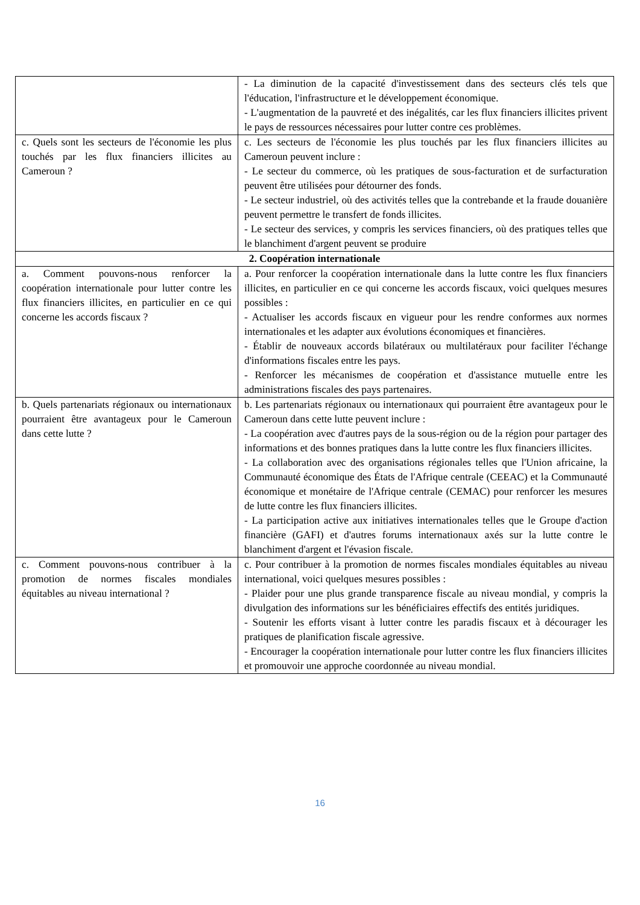| | - La diminution de la capacité d'investissement dans des secteurs clés tels que l'éducation, l'infrastructure et le développement économique. - L'augmentation de la pauvreté et des inégalités, car les flux financiers illicites privent le pays de ressources nécessaires pour lutter contre ces problèmes. |
| c. Quels sont les secteurs de l'économie les plus touchés par les flux financiers illicites au Cameroun ? | c. Les secteurs de l'économie les plus touchés par les flux financiers illicites au Cameroun peuvent inclure : - Le secteur du commerce, où les pratiques de sous-facturation et de surfacturation peuvent être utilisées pour détourner des fonds. - Le secteur industriel, où des activités telles que la contrebande et la fraude douanière peuvent permettre le transfert de fonds illicites. - Le secteur des services, y compris les services financiers, où des pratiques telles que le blanchiment d'argent peuvent se produire |
| 2. Coopération internationale | |
| a. Comment pouvons-nous renforcer la coopération internationale pour lutter contre les flux financiers illicites, en particulier en ce qui concerne les accords fiscaux ? | a. Pour renforcer la coopération internationale dans la lutte contre les flux financiers illicites, en particulier en ce qui concerne les accords fiscaux, voici quelques mesures possibles : - Actualiser les accords fiscaux en vigueur pour les rendre conformes aux normes internationales et les adapter aux évolutions économiques et financières. - Établir de nouveaux accords bilatéraux ou multilatéraux pour faciliter l'échange d'informations fiscales entre les pays. - Renforcer les mécanismes de coopération et d'assistance mutuelle entre les administrations fiscales des pays partenaires. |
| b. Quels partenariats régionaux ou internationaux pourraient être avantageux pour le Cameroun dans cette lutte ? | b. Les partenariats régionaux ou internationaux qui pourraient être avantageux pour le Cameroun dans cette lutte peuvent inclure : - La coopération avec d'autres pays de la sous-région ou de la région pour partager des informations et des bonnes pratiques dans la lutte contre les flux financiers illicites. - La collaboration avec des organisations régionales telles que l'Union africaine, la Communauté économique des États de l'Afrique centrale (CEEAC) et la Communauté économique et monétaire de l'Afrique centrale (CEMAC) pour renforcer les mesures de lutte contre les flux financiers illicites. - La participation active aux initiatives internationales telles que le Groupe d'action financière (GAFI) et d'autres forums internationaux axés sur la lutte contre le blanchiment d'argent et l'évasion fiscale. |
| c. Comment pouvons-nous contribuer à la promotion de normes fiscales mondiales équitables au niveau international ? | c. Pour contribuer à la promotion de normes fiscales mondiales équitables au niveau international, voici quelques mesures possibles : - Plaider pour une plus grande transparence fiscale au niveau mondial, y compris la divulgation des informations sur les bénéficiaires effectifs des entités juridiques. - Soutenir les efforts visant à lutter contre les paradis fiscaux et à décourager les pratiques de planification fiscale agressive. - Encourager la coopération internationale pour lutter contre les flux financiers illicites et promouvoir une approche coordonnée au niveau mondial. |
16